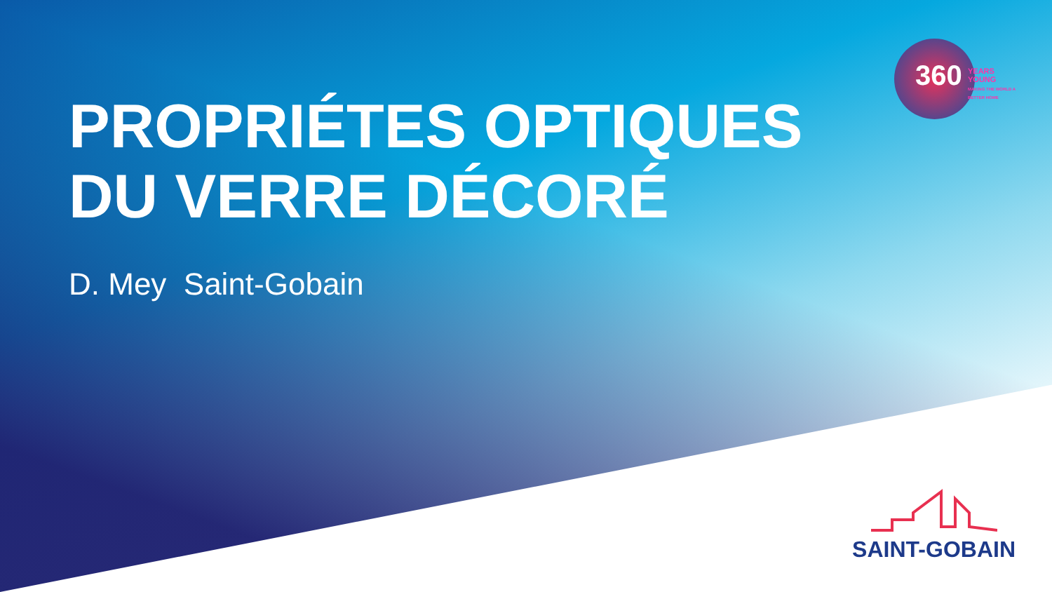360
YEARS YOUNG
MAKING THE WORLD A BETTER HOME
PROPRIÉTES OPTIQUES
DU VERRE DÉCORÉ
D. Mey Saint-Gobain
SAINT-GOBAIN